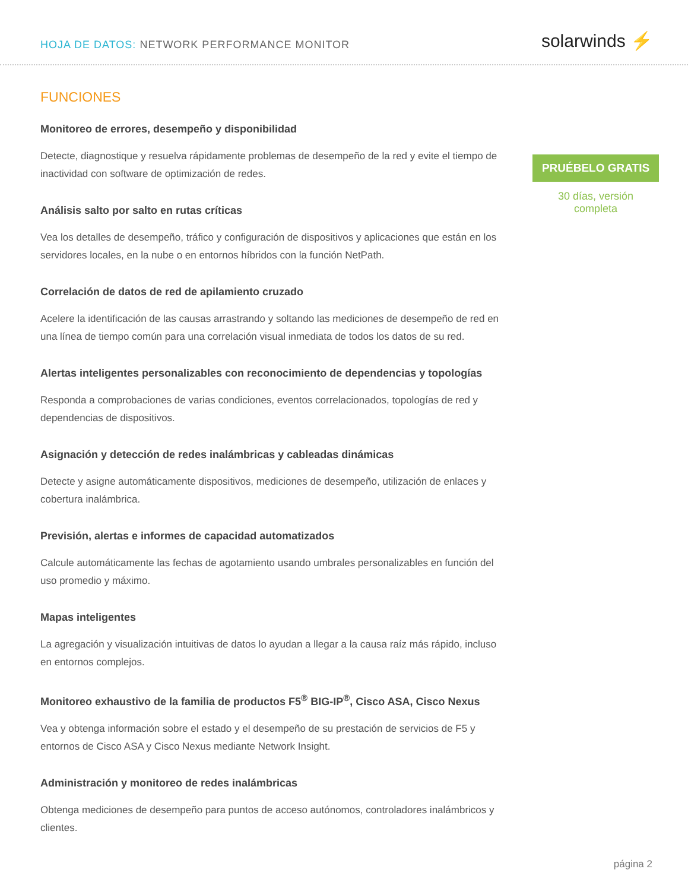HOJA DE DATOS: NETWORK PERFORMANCE MONITOR
solarwinds ⚡
FUNCIONES
Monitoreo de errores, desempeño y disponibilidad
Detecte, diagnostique y resuelva rápidamente problemas de desempeño de la red y evite el tiempo de inactividad con software de optimización de redes.
Análisis salto por salto en rutas críticas
Vea los detalles de desempeño, tráfico y configuración de dispositivos y aplicaciones que están en los servidores locales, en la nube o en entornos híbridos con la función NetPath.
Correlación de datos de red de apilamiento cruzado
Acelere la identificación de las causas arrastrando y soltando las mediciones de desempeño de red en una línea de tiempo común para una correlación visual inmediata de todos los datos de su red.
Alertas inteligentes personalizables con reconocimiento de dependencias y topologías
Responda a comprobaciones de varias condiciones, eventos correlacionados, topologías de red y dependencias de dispositivos.
Asignación y detección de redes inalámbricas y cableadas dinámicas
Detecte y asigne automáticamente dispositivos, mediciones de desempeño, utilización de enlaces y cobertura inalámbrica.
Previsión, alertas e informes de capacidad automatizados
Calcule automáticamente las fechas de agotamiento usando umbrales personalizables en función del uso promedio y máximo.
Mapas inteligentes
La agregación y visualización intuitivas de datos lo ayudan a llegar a la causa raíz más rápido, incluso en entornos complejos.
Monitoreo exhaustivo de la familia de productos F5<sup>®</sup> BIG-IP<sup>®</sup>, Cisco ASA, Cisco Nexus
Vea y obtenga información sobre el estado y el desempeño de su prestación de servicios de F5 y entornos de Cisco ASA y Cisco Nexus mediante Network Insight.
Administración y monitoreo de redes inalámbricas
Obtenga mediciones de desempeño para puntos de acceso autónomos, controladores inalámbricos y clientes.
PRUÉBELO GRATIS
30 días, versión
completa
página 2